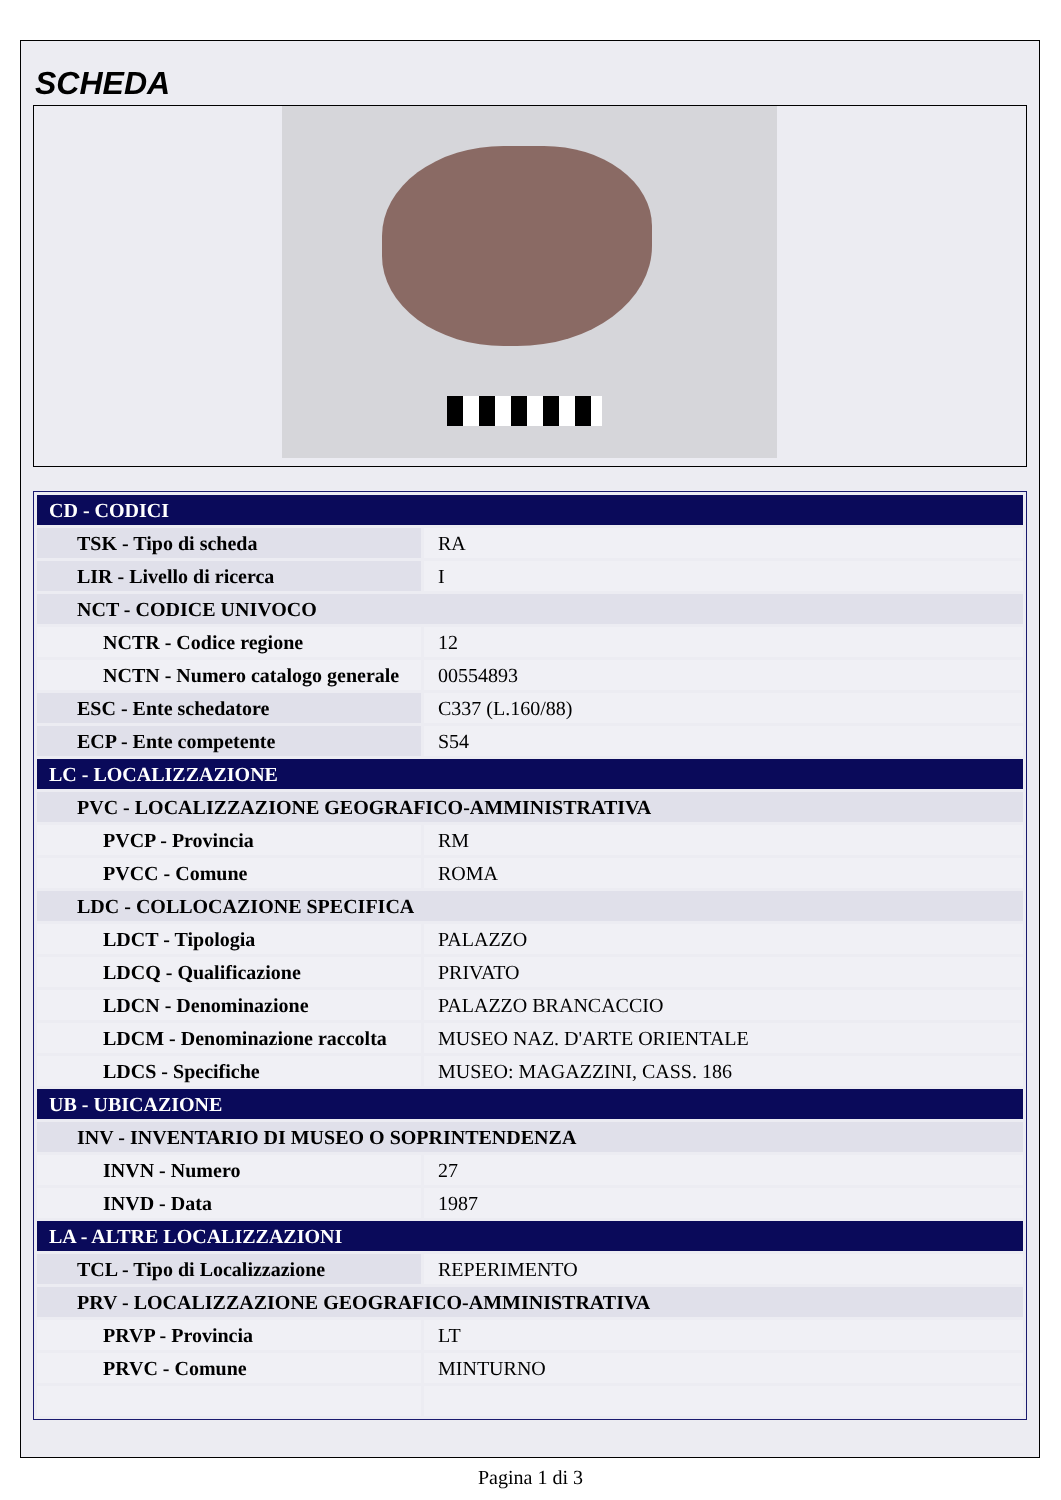SCHEDA
| CD - CODICI | |
| TSK - Tipo di scheda | RA |
| LIR - Livello di ricerca | I |
| NCT - CODICE UNIVOCO | |
| NCTR - Codice regione | 12 |
| NCTN - Numero catalogo generale | 00554893 |
| ESC - Ente schedatore | C337 (L.160/88) |
| ECP - Ente competente | S54 |
| LC - LOCALIZZAZIONE | |
| PVC - LOCALIZZAZIONE GEOGRAFICO-AMMINISTRATIVA | |
| PVCP - Provincia | RM |
| PVCC - Comune | ROMA |
| LDC - COLLOCAZIONE SPECIFICA | |
| LDCT - Tipologia | PALAZZO |
| LDCQ - Qualificazione | PRIVATO |
| LDCN - Denominazione | PALAZZO BRANCACCIO |
| LDCM - Denominazione raccolta | MUSEO NAZ. D'ARTE ORIENTALE |
| LDCS - Specifiche | MUSEO: MAGAZZINI, CASS. 186 |
| UB - UBICAZIONE | |
| INV - INVENTARIO DI MUSEO O SOPRINTENDENZA | |
| INVN - Numero | 27 |
| INVD - Data | 1987 |
| LA - ALTRE LOCALIZZAZIONI | |
| TCL - Tipo di Localizzazione | REPERIMENTO |
| PRV - LOCALIZZAZIONE GEOGRAFICO-AMMINISTRATIVA | |
| PRVP - Provincia | LT |
| PRVC - Comune | MINTURNO |
Pagina 1 di 3